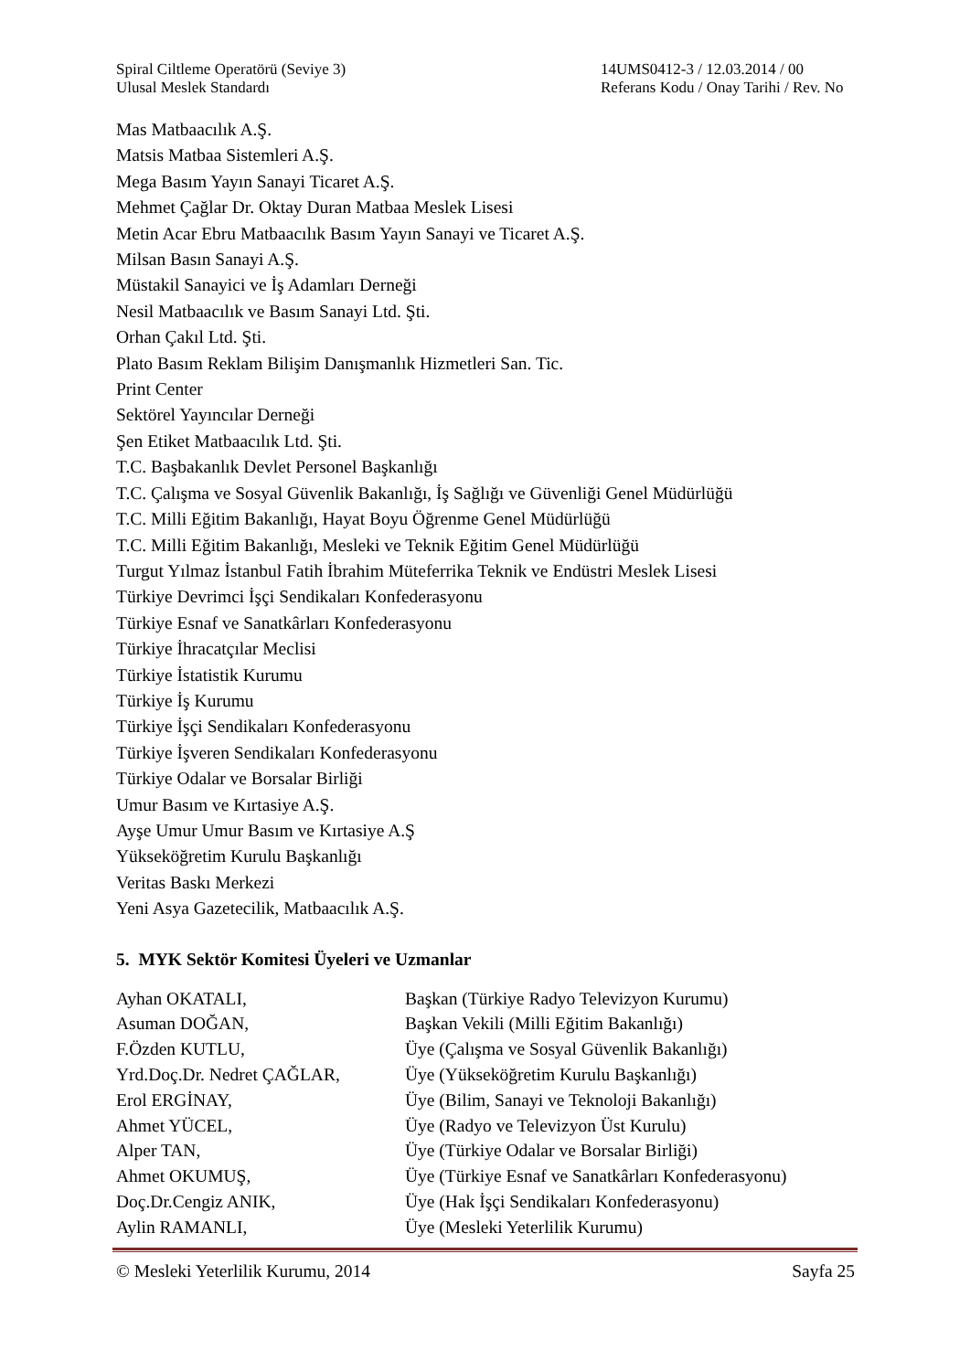Spiral Ciltleme Operatörü (Seviye 3)
Ulusal Meslek Standardı
14UMS0412-3 / 12.03.2014 / 00
Referans Kodu / Onay Tarihi / Rev. No
Mas Matbaacılık A.Ş.
Matsis Matbaa Sistemleri A.Ş.
Mega Basım Yayın Sanayi Ticaret A.Ş.
Mehmet Çağlar Dr. Oktay Duran Matbaa Meslek Lisesi
Metin Acar Ebru Matbaacılık Basım Yayın Sanayi ve Ticaret A.Ş.
Milsan Basın Sanayi A.Ş.
Müstakil Sanayici ve İş Adamları Derneği
Nesil Matbaacılık ve Basım Sanayi Ltd. Şti.
Orhan Çakıl Ltd. Şti.
Plato Basım Reklam Bilişim Danışmanlık Hizmetleri San. Tic.
Print Center
Sektörel Yayıncılar Derneği
Şen Etiket Matbaacılık Ltd. Şti.
T.C. Başbakanlık Devlet Personel Başkanlığı
T.C. Çalışma ve Sosyal Güvenlik Bakanlığı, İş Sağlığı ve Güvenliği Genel Müdürlüğü
T.C. Milli Eğitim Bakanlığı, Hayat Boyu Öğrenme Genel Müdürlüğü
T.C. Milli Eğitim Bakanlığı, Mesleki ve Teknik Eğitim Genel Müdürlüğü
Turgut Yılmaz İstanbul Fatih İbrahim Müteferrika Teknik ve Endüstri Meslek Lisesi
Türkiye Devrimci İşçi Sendikaları Konfederasyonu
Türkiye Esnaf ve Sanatkârları Konfederasyonu
Türkiye İhracatçılar Meclisi
Türkiye İstatistik Kurumu
Türkiye İş Kurumu
Türkiye İşçi Sendikaları Konfederasyonu
Türkiye İşveren Sendikaları Konfederasyonu
Türkiye Odalar ve Borsalar Birliği
Umur Basım ve Kırtasiye A.Ş.
Ayşe Umur Umur Basım ve Kırtasiye A.Ş
Yükseköğretim Kurulu Başkanlığı
Veritas Baskı Merkezi
Yeni Asya Gazetecilik, Matbaacılık A.Ş.
5. MYK Sektör Komitesi Üyeleri ve Uzmanlar
| Ayhan OKATALI, | Başkan (Türkiye Radyo Televizyon Kurumu) |
| Asuman DOĞAN, | Başkan Vekili (Milli Eğitim Bakanlığı) |
| F.Özden KUTLU, | Üye (Çalışma ve Sosyal Güvenlik Bakanlığı) |
| Yrd.Doç.Dr. Nedret ÇAĞLAR, | Üye (Yükseköğretim Kurulu Başkanlığı) |
| Erol ERGİNAY, | Üye (Bilim, Sanayi ve Teknoloji Bakanlığı) |
| Ahmet YÜCEL, | Üye (Radyo ve Televizyon Üst Kurulu) |
| Alper TAN, | Üye (Türkiye Odalar ve Borsalar Birliği) |
| Ahmet OKUMUŞ, | Üye (Türkiye Esnaf ve Sanatkârları Konfederasyonu) |
| Doç.Dr.Cengiz ANIK, | Üye (Hak İşçi Sendikaları Konfederasyonu) |
| Aylin RAMANLI, | Üye (Mesleki Yeterlilik Kurumu) |
© Mesleki Yeterlilik Kurumu, 2014 Sayfa 25